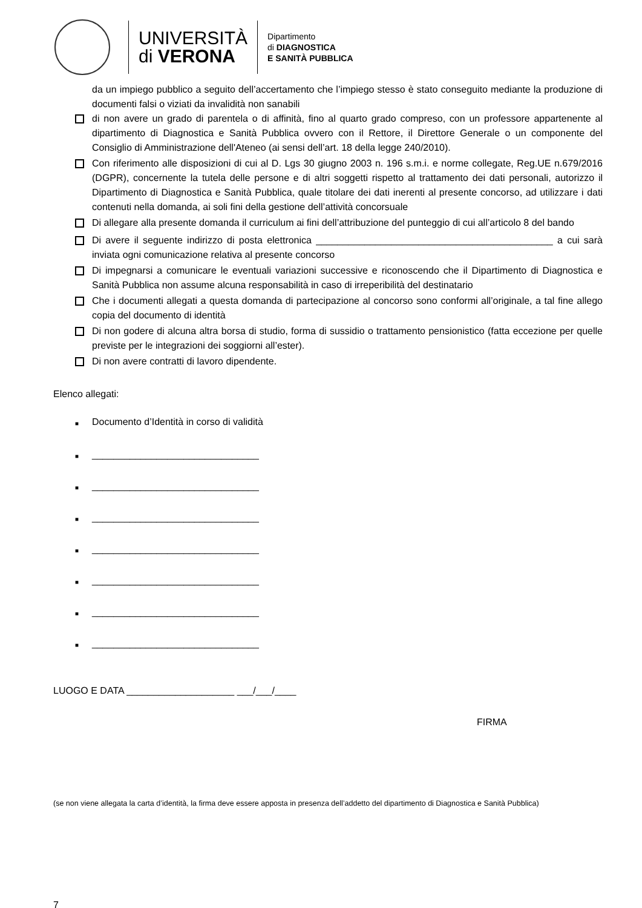UNIVERSITÀ
di VERONA
Dipartimento
di DIAGNOSTICA
E SANITÀ PUBBLICA
da un impiego pubblico a seguito dell’accertamento che l’impiego stesso è stato conseguito mediante la produzione di documenti falsi o viziati da invalidità non sanabili
di non avere un grado di parentela o di affinità, fino al quarto grado compreso, con un professore appartenente al dipartimento di Diagnostica e Sanità Pubblica ovvero con il Rettore, il Direttore Generale o un componente del Consiglio di Amministrazione dell'Ateneo (ai sensi dell’art. 18 della legge 240/2010).
Con riferimento alle disposizioni di cui al D. Lgs 30 giugno 2003 n. 196 s.m.i. e norme collegate, Reg.UE n.679/2016 (DGPR), concernente la tutela delle persone e di altri soggetti rispetto al trattamento dei dati personali, autorizzo il Dipartimento di Diagnostica e Sanità Pubblica, quale titolare dei dati inerenti al presente concorso, ad utilizzare i dati contenuti nella domanda, ai soli fini della gestione dell’attività concorsuale
Di allegare alla presente domanda il curriculum ai fini dell’attribuzione del punteggio di cui all’articolo 8 del bando
Di avere il seguente indirizzo di posta elettronica ____________________________________________ a cui sarà inviata ogni comunicazione relativa al presente concorso
Di impegnarsi a comunicare le eventuali variazioni successive e riconoscendo che il Dipartimento di Diagnostica e Sanità Pubblica non assume alcuna responsabilità in caso di irreperibilità del destinatario
Che i documenti allegati a questa domanda di partecipazione al concorso sono conformi all’originale, a tal fine allego copia del documento di identità
Di non godere di alcuna altra borsa di studio, forma di sussidio o trattamento pensionistico (fatta eccezione per quelle previste per le integrazioni dei soggiorni all’ester).
Di non avere contratti di lavoro dipendente.
Elenco allegati:
■
Documento d’Identità in corso di validità
■
_______________________________
■
_______________________________
■
_______________________________
■
_______________________________
■
_______________________________
■
_______________________________
■
_______________________________
LUOGO E DATA ____________________ ___/___/____
FIRMA
(se non viene allegata la carta d’identità, la firma deve essere apposta in presenza dell’addetto del dipartimento di Diagnostica e Sanità Pubblica)
7